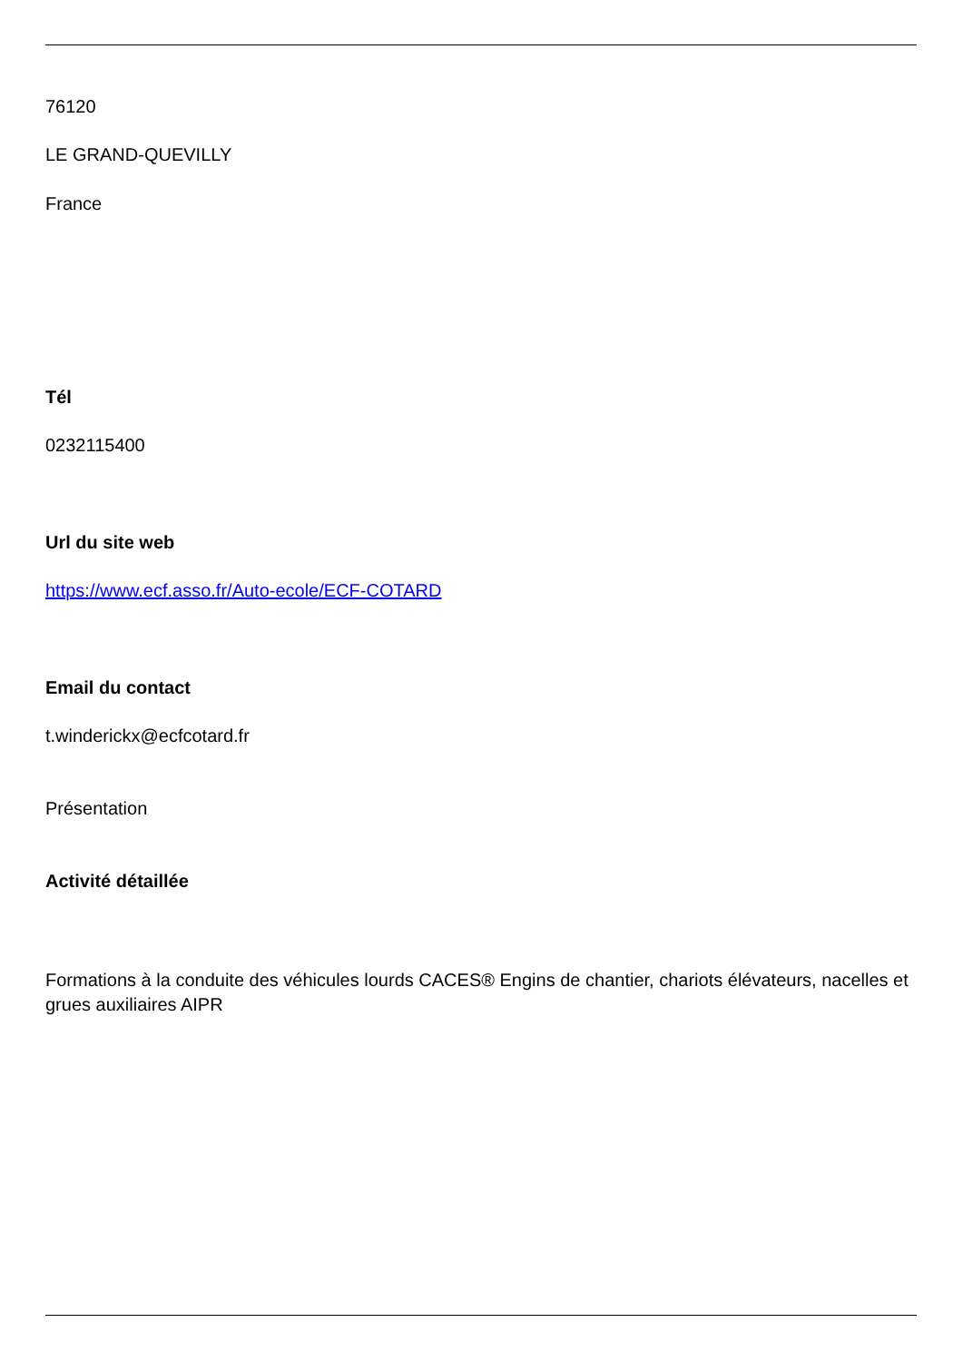76120
LE GRAND-QUEVILLY
France
Tél
0232115400
Url du site web
https://www.ecf.asso.fr/Auto-ecole/ECF-COTARD
Email du contact
t.winderickx@ecfcotard.fr
Présentation
Activité détaillée
Formations à la conduite des véhicules lourds CACES® Engins de chantier, chariots élévateurs, nacelles et grues auxiliaires AIPR